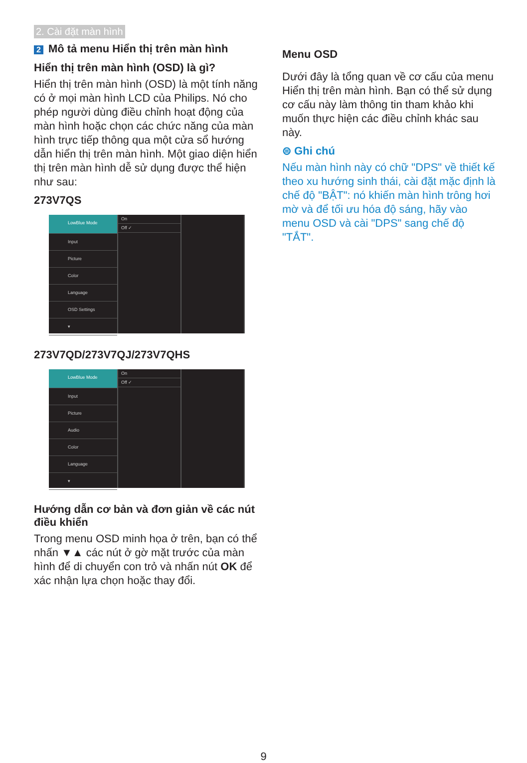2. Cài đặt màn hình
2 Mô tả menu Hiển thị trên màn hình
Hiển thị trên màn hình (OSD) là gì?
Hiển thị trên màn hình (OSD) là một tính năng có ở mọi màn hình LCD của Philips. Nó cho phép người dùng điều chỉnh hoạt động của màn hình hoặc chọn các chức năng của màn hình trực tiếp thông qua một cửa sổ hướng dẫn hiển thị trên màn hình. Một giao diện hiển thị trên màn hình dễ sử dụng được thể hiện như sau:
273V7QS
LowBlue Mode
Input
Picture
Color
Language
OSD Settings
▾
On
Off ✓
273V7QD/273V7QJ/273V7QHS
LowBlue Mode
Input
Picture
Audio
Color
Language
▾
On
Off ✓
Hướng dẫn cơ bản và đơn giản về các nút điều khiển
Trong menu OSD minh họa ở trên, bạn có thể nhấn ▼▲ các nút ở gờ mặt trước của màn hình để di chuyển con trỏ và nhấn nút OK để xác nhận lựa chọn hoặc thay đổi.
Menu OSD
Dưới đây là tổng quan về cơ cấu của menu Hiển thị trên màn hình. Bạn có thể sử dụng cơ cấu này làm thông tin tham khảo khi muốn thực hiện các điều chỉnh khác sau này.
⊜ Ghi chú
Nếu màn hình này có chữ "DPS" về thiết kế theo xu hướng sinh thái, cài đặt mặc định là chế độ "BẬT": nó khiến màn hình trông hơi mờ và để tối ưu hóa độ sáng, hãy vào menu OSD và cài "DPS" sang chế độ "TẮT".
9